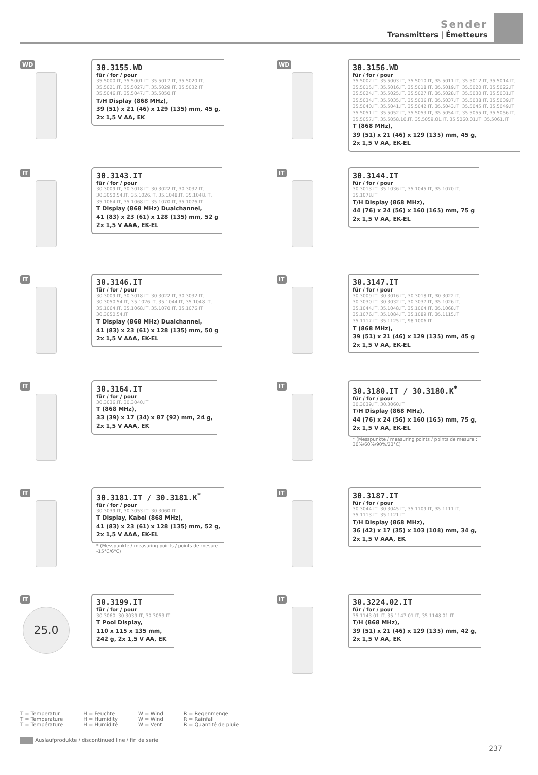Sender
Transmitters | Émetteurs
WD
30.3155.WD
für / for / pour
35.5000.IT, 35.5001.IT, 35.5017.IT, 35.5020.IT,
35.5021.IT, 35.5027.IT, 35.5029.IT, 35.5032.IT,
35.5046.IT, 35.5047.IT, 35.5050.IT
T/H Display (868 MHz),
39 (51) x 21 (46) x 129 (135) mm, 45 g,
2x 1,5 V AA, EK
WD
30.3156.WD
für / for / pour
35.5002.IT, 35.5003.IT, 35.5010.IT, 35.5011.IT, 35.5012.IT, 35.5014.IT,
35.5015.IT, 35.5016.IT, 35.5018.IT, 35.5019.IT, 35.5020.IT, 35.5022.IT,
35.5024.IT, 35.5025.IT, 35.5027.IT, 35.5028.IT, 35.5030.IT, 35.5031.IT,
35.5034.IT, 35.5035.IT, 35.5036.IT, 35.5037.IT, 35.5038.IT, 35.5039.IT,
35.5040.IT, 35.5041.IT, 35.5042.IT, 35.5043.IT, 35.5045.IT, 35.5049.IT,
35.5051.IT, 35.5052.IT, 35.5053.IT, 35.5054.IT, 35.5055.IT, 35.5056.IT,
35.5057.IT, 35.5058.10.IT, 35.5059.01.IT, 35.5060.01.IT, 35.5061.IT
T (868 MHz),
39 (51) x 21 (46) x 129 (135) mm, 45 g,
2x 1,5 V AA, EK-EL
IT
30.3143.IT
für / for / pour
30.3009.IT, 30.3018.IT, 30.3022.IT, 30.3032.IT,
30.3050.54.IT, 35.1026.IT, 35.1048.IT, 35.1048.IT,
35.1064.IT, 35.1068.IT, 35.1070.IT, 35.1076.IT
T Display (868 MHz) Dualchannel,
41 (83) x 23 (61) x 128 (135) mm, 52 g
2x 1,5 V AAA, EK-EL
IT
30.3144.IT
für / for / pour
30.3013.IT, 35.1036.IT, 35.1045.IT, 35.1070.IT,
35.1078.IT
T/H Display (868 MHz),
44 (76) x 24 (56) x 160 (165) mm, 75 g
2x 1,5 V AA, EK-EL
IT
30.3146.IT
für / for / pour
30.3009.IT, 30.3018.IT, 30.3022.IT, 30.3032.IT,
30.3050.54.IT, 35.1026.IT, 35.1044.IT, 35.1048.IT,
35.1064.IT, 35.1068.IT, 35.1070.IT, 35.1076.IT,
30.3050.54.IT
T Display (868 MHz) Dualchannel,
41 (83) x 23 (61) x 128 (135) mm, 50 g
2x 1,5 V AAA, EK-EL
IT
30.3147.IT
für / for / pour
30.3009.IT, 30.3016.IT, 30.3018.IT, 30.3022.IT,
30.3030.IT, 30.3032.IT, 30.3037.IT, 35.1026.IT,
35.1044.IT, 35.1048.IT, 35.1064.IT, 35.1068.IT,
35.1076.IT, 35.1084.IT, 35.1089.IT, 35.1115.IT,
35.1117.IT, 35.1125.IT, 98.1006.IT
T (868 MHz),
39 (51) x 21 (46) x 129 (135) mm, 45 g
2x 1,5 V AA, EK-EL
IT
30.3164.IT
für / for / pour
30.3036.IT, 30.3040.IT
T (868 MHz),
33 (39) x 17 (34) x 87 (92) mm, 24 g,
2x 1,5 V AAA, EK
IT
30.3180.IT / 30.3180.K<sup>*</sup>
für / for / pour
30.3039.IT, 30.3060.IT
T/H Display (868 MHz),
44 (76) x 24 (56) x 160 (165) mm, 75 g,
2x 1,5 V AA, EK-EL
* (Messpunkte / measuring points / points de mesure :
30%/60%/90%/23°C)
IT
30.3181.IT / 30.3181.K<sup>*</sup>
für / for / pour
30.3039.IT, 30.3053.IT, 30.3060.IT
T Display, Kabel (868 MHz),
41 (83) x 23 (61) x 128 (135) mm, 52 g,
2x 1,5 V AAA, EK-EL
* (Messpunkte / measuring points / points de mesure :
-15°C/6°C)
IT
30.3187.IT
für / for / pour
30.3044.IT, 30.3045.IT, 35.1109.IT, 35.1111.IT,
35.1113.IT, 35.1121.IT
T/H Display (868 MHz),
36 (42) x 17 (35) x 103 (108) mm, 34 g,
2x 1,5 V AAA, EK
IT
25.0
30.3199.IT
für / for / pour
30.3060, 30.3039.IT, 30.3053.IT
T Pool Display,
110 x 115 x 135 mm,
242 g, 2x 1,5 V AA, EK
IT
30.3224.02.IT
für / for / pour
35.1143.01.IT, 35.1147.01.IT, 35.1148.01.IT
T/H (868 MHz),
39 (51) x 21 (46) x 129 (135) mm, 42 g,
2x 1,5 V AA, EK
T = Temperatur
T = Temperature
T = Température
H = Feuchte
H = Humidity
H = Humidité
W = Wind
W = Wind
W = Vent
R = Regenmenge
R = Rainfall
R = Quantité de pluie
Auslaufprodukte / discontinued line / fin de serie
237